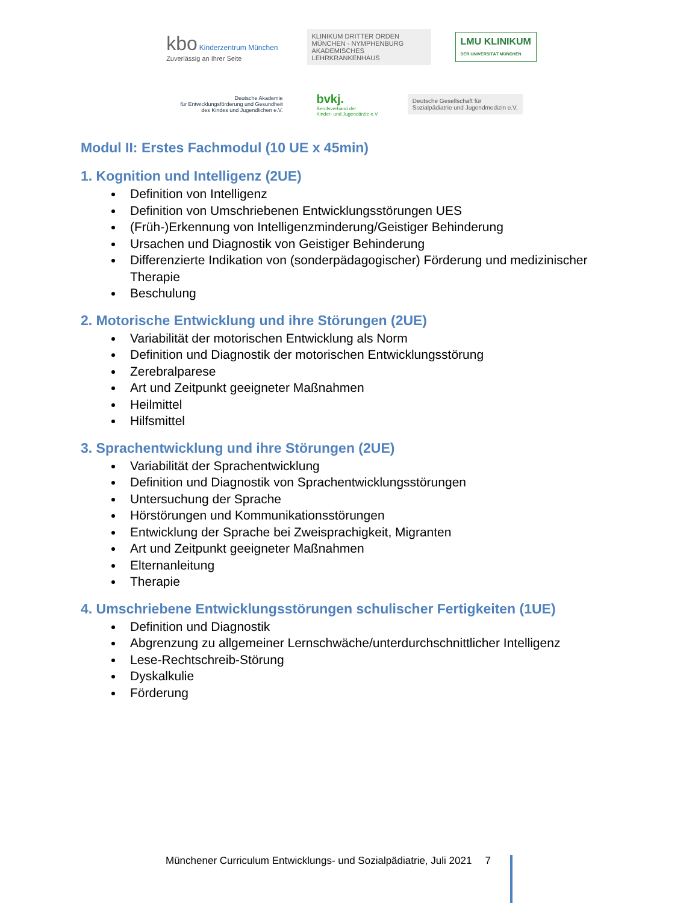kbo Kinderzentrum München
Zuverlässig an Ihrer Seite
KLINIKUM DRITTER ORDEN
MÜNCHEN - NYMPHENBURG
AKADEMISCHES LEHRKRANKENHAUS
LMU KLINIKUM
DER UNIVERSITÄT MÜNCHEN
Deutsche Akademie
für Entwicklungsförderung und Gesundheit
des Kindes und Jugendlichen e.V.
bvkj.
Berufsverband der
Kinder- und Jugendärzte e.V.
Deutsche Gesellschaft für
Sozialpädiatrie und Jugendmedizin e.V.
Modul II: Erstes Fachmodul (10 UE x 45min)
1. Kognition und Intelligenz (2UE)
Definition von Intelligenz
Definition von Umschriebenen Entwicklungsstörungen UES
(Früh-)Erkennung von Intelligenzminderung/Geistiger Behinderung
Ursachen und Diagnostik von Geistiger Behinderung
Differenzierte Indikation von (sonderpädagogischer) Förderung und medizinischer Therapie
Beschulung
2. Motorische Entwicklung und ihre Störungen (2UE)
Variabilität der motorischen Entwicklung als Norm
Definition und Diagnostik der motorischen Entwicklungsstörung
Zerebralparese
Art und Zeitpunkt geeigneter Maßnahmen
Heilmittel
Hilfsmittel
3. Sprachentwicklung und ihre Störungen (2UE)
Variabilität der Sprachentwicklung
Definition und Diagnostik von Sprachentwicklungsstörungen
Untersuchung der Sprache
Hörstörungen und Kommunikationsstörungen
Entwicklung der Sprache bei Zweisprachigkeit, Migranten
Art und Zeitpunkt geeigneter Maßnahmen
Elternanleitung
Therapie
4. Umschriebene Entwicklungsstörungen schulischer Fertigkeiten (1UE)
Definition und Diagnostik
Abgrenzung zu allgemeiner Lernschwäche/unterdurchschnittlicher Intelligenz
Lese-Rechtschreib-Störung
Dyskalkulie
Förderung
Münchener Curriculum Entwicklungs- und Sozialpädiatrie, Juli 2021 7